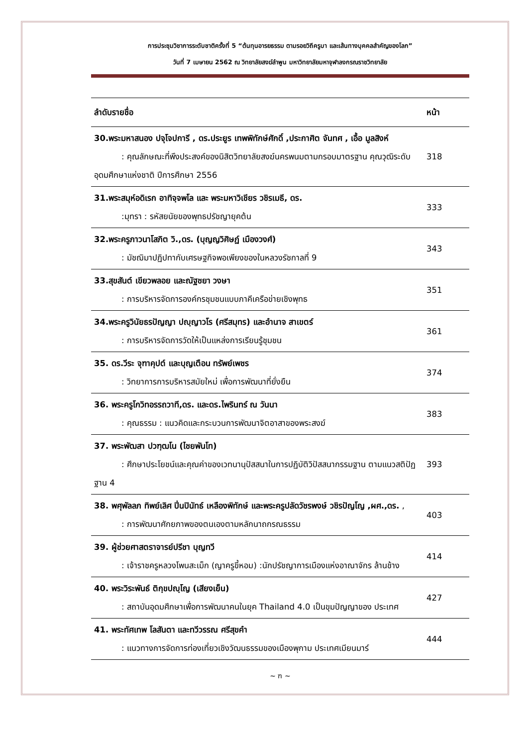การประชุมวิชาการระดับชาติครั้งที่ 5 “ต้นทุนอารยธรรม ตามรอยวิถีครูบา และเส้นทางบุคคลสำคัญของโลก”
วันที่ 7 เมษายน 2562 ณ วิทยาลัยสงฆ์ลำพูน มหาวิทยาลัยมหาจุฬาลงกรณราชวิทยาลัย
| ลำดับรายชื่อ | หน้า |
| --- | --- |
| 30.พระมหาสนอง ปจุโจปการี , ดร.ประยูร เทพพิทักษ์ศักดิ์ ,ประกาศิต จันทศ , เอื้อ มูลสิงห์ : คุณลักษณะที่พึงประสงค์ของนิสิตวิทยาลัยสงฆ์นครพนมตามกรอบมาตรฐาน คุณวุฒิระดับอุดมศึกษาแห่งชาติ ปีการศึกษา 2556 | 318 |
| 31.พระสมุห์อดิเรก อาทิจฺจพโล และ พระมหาวิเชียร วชิรเมธี, ดร. :มุทรา : รหัสยนัยของพุทธปรัชญายุคต้น | 333 |
| 32.พระครูภาวนาโสภิต วิ.,ดร. (บุญญวิศิษฏ์ เมืองวงศ์) : มัชฌิมาปฏิปทากับเศรษฐกิจพอเพียงของในหลวงรัชกาลที่ 9 | 343 |
| 33.สุขสันต์ เขียวพลอย และณัฐชยา วงษา : การบริหารจัดการองค์กรชุมชนแบบภาคีเครือข่ายเชิงพุทธ | 351 |
| 34.พระครูวินัยธรปัญญา ปญฺญาวโร (ศรีสมุทร) และอำนาจ สาเขตร์ : การบริหารจัดการวัดให้เป็นแหล่งการเรียนรู้ชุมชน | 361 |
| 35. ดร.วีระ จุฑาคุปต์ และบุญเตือน ทรัพย์เพชร : วิทยาการการบริหารสมัยใหม่ เพื่อการพัฒนาที่ยั่งยืน | 374 |
| 36. พระครูโกวิทอรรถวาที,ดร. และดร.ไพรินทร์ ณ วันนา : คุณธรรม : แนวคิดและกระบวนการพัฒนาจิตอาสาของพระสงฆ์ | 383 |
| 37. พระพัฒสา ปวฑฺฒโน (ไชยพันโท) : ศึกษาประโยชน์และคุณค่าของเวทนานุปัสสนาในการปฏิบัติวิปัสสนากรรมฐาน ตามแนวสติปัฏฐาน 4 | 393 |
| 38. พศุพัลลภ ทิพย์เลิศ ปิ่นปินัทธ์ เหลืองพิทักษ์ และพระครูปลัดวัชรพงษ์ วชิรปัญโญ ,ผศ.,ดร. , : การพัฒนาศักยภาพของตนเองตามหลักนาถกรณธรรม | 403 |
| 39. ผู้ช่วยศาสตราจารย์ปรีชา บุญทวี : เจ้าราชครูหลวงโพนสะเม็ก (ญาครูขี้หอม) :นักปรัชญาการเมืองแห่งอาณาจักร ล้านช้าง | 414 |
| 40. พระวิระพันธ์ ติกฺขปญฺโญ (เสียงเย็น) : สถาบันอุดมศึกษาเพื่อการพัฒนาคนในยุค Thailand 4.0 เป็นขุมปัญญาของ ประเทศ | 427 |
| 41. พระทัศเทพ โลสันตา และทวีวรรณ ศรีสุขคำ : แนวทางการจัดการท่องเที่ยวเชิงวัฒนธรรมของเมืองพุกาม ประเทศเมียนมาร์ | 444 |
~ ฑ ~